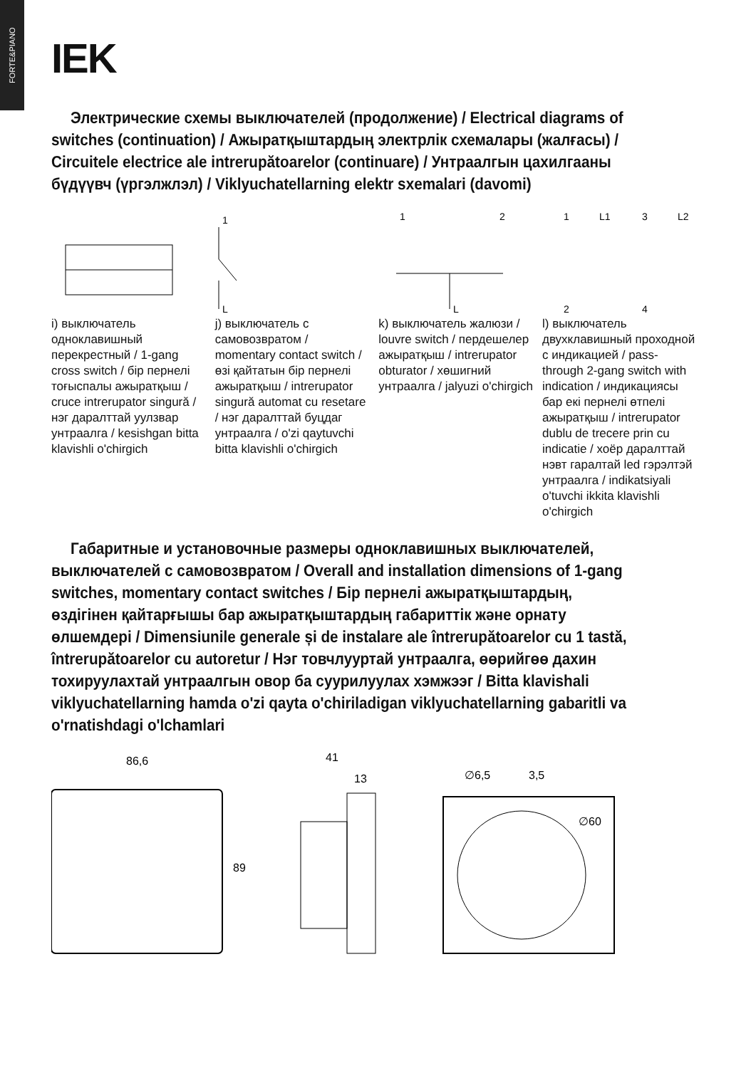FORTE&PIANO
IEK
Электрические схемы выключателей (продолжение) / Electrical diagrams of switches (continuation) / Ажыратқыштардың электрлік схемалары (жалғасы) / Circuitele electrice ale intrerupătoarelor (continuare) / Унтраалгын цахилгааны бүдүүвч (үргэлжлэл) / Viklyuchatellarning elektr sxemalari (davomi)
i) выключатель одноклавишный перекрестный / 1-gang cross switch / бір пернелі тоғыспалы ажыратқыш / cruce intrerupator singură / нэг даралттай уулзвар унтраалга / kesishgan bitta klavishli o'chirgich
1
L
j) выключатель с самовозвратом / momentary contact switch / өзі қайтатын бір пернелі ажыратқыш / intrerupator singură automat cu resetare / нэг даралттай буцдаг унтраалга / o'zi qaytuvchi bitta klavishli o'chirgich
1
2
L
k) выключатель жалюзи / louvre switch / пердешелер ажыратқыш / intrerupator obturator / хөшигний унтраалга / jalyuzi o'chirgich
1
L1
3
L2
2
4
l) выключатель двухклавишный проходной с индикацией / pass-through 2-gang switch with indication / индикациясы бар екі пернелі өтпелі ажыратқыш / intrerupator dublu de trecere prin cu indicatie / хоёр даралттай нэвт гаралтай led гэрэлтэй унтраалга / indikatsiyali o'tuvchi ikkita klavishli o'chirgich
Габаритные и установочные размеры одноклавишных выключателей, выключателей с самовозвратом / Overall and installation dimensions of 1-gang switches, momentary contact switches / Бір пернелі ажыратқыштардың, өздігінен қайтарғышы бар ажыратқыштардың габариттік және орнату өлшемдері / Dimensiunile generale și de instalare ale întrerupătoarelor cu 1 tastă, întrerupătoarelor cu autoretur / Нэг товчлууртай унтраалга, өөрийгөө дахин тохируулахтай унтраалгын овор ба суурилуулах хэмжээг / Bitta klavishali viklyuchatellarning hamda o'zi qayta o'chiriladigan viklyuchatellarning gabaritli va o'rnatishdagi o'lchamlari
86,6
89
41
13
∅6,5
3,5
∅60